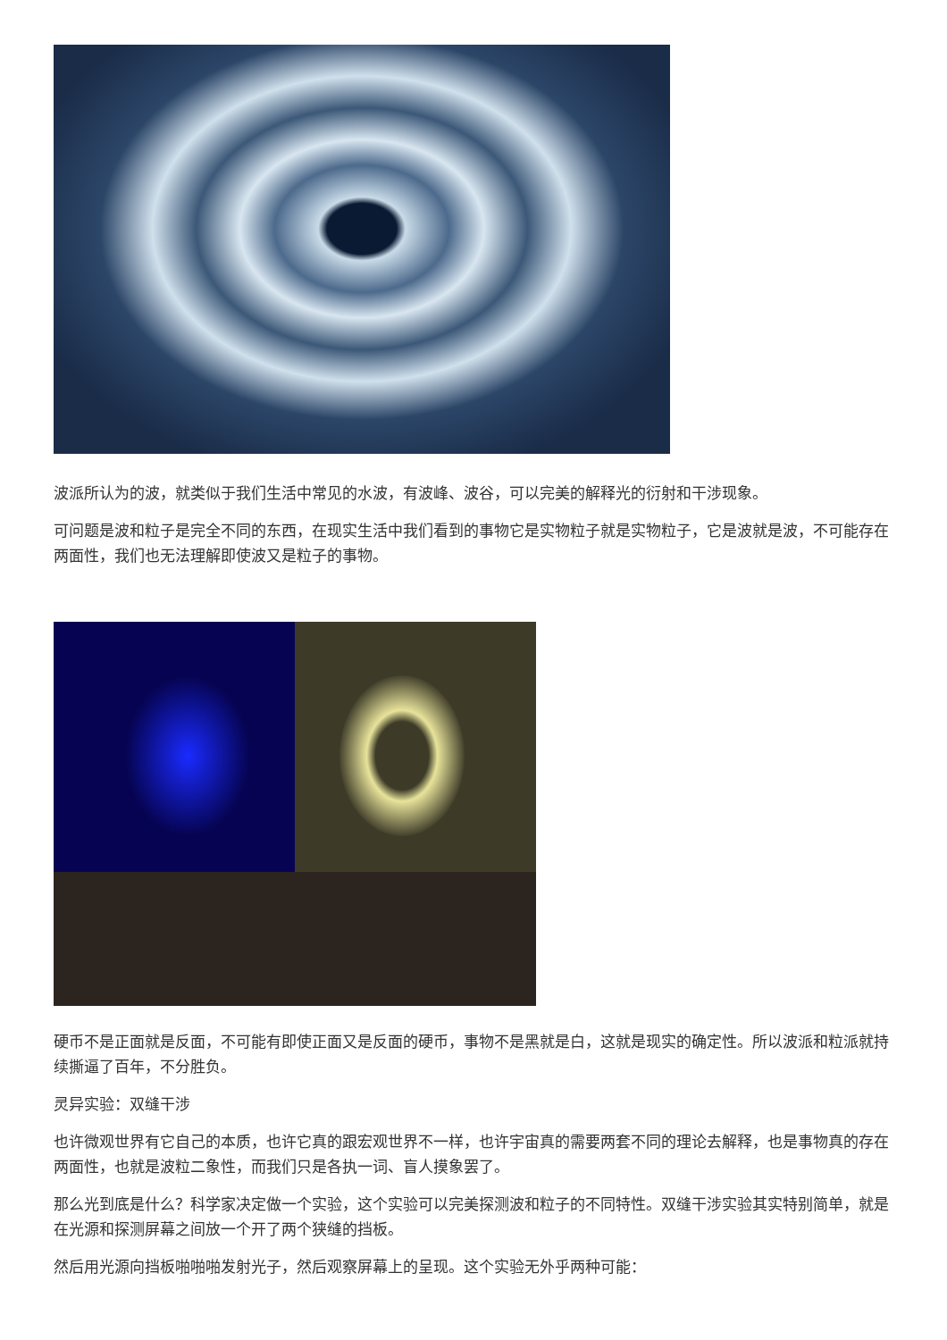波派所认为的波，就类似于我们生活中常见的水波，有波峰、波谷，可以完美的解释光的衍射和干涉现象。
可问题是波和粒子是完全不同的东西，在现实生活中我们看到的事物它是实物粒子就是实物粒子，它是波就是波，不可能存在两面性，我们也无法理解即使波又是粒子的事物。
硬币不是正面就是反面，不可能有即使正面又是反面的硬币，事物不是黑就是白，这就是现实的确定性。所以波派和粒派就持续撕逼了百年，不分胜负。
灵异实验：双缝干涉
也许微观世界有它自己的本质，也许它真的跟宏观世界不一样，也许宇宙真的需要两套不同的理论去解释，也是事物真的存在两面性，也就是波粒二象性，而我们只是各执一词、盲人摸象罢了。
那么光到底是什么？科学家决定做一个实验，这个实验可以完美探测波和粒子的不同特性。双缝干涉实验其实特别简单，就是在光源和探测屏幕之间放一个开了两个狭缝的挡板。
然后用光源向挡板啪啪啪发射光子，然后观察屏幕上的呈现。这个实验无外乎两种可能：